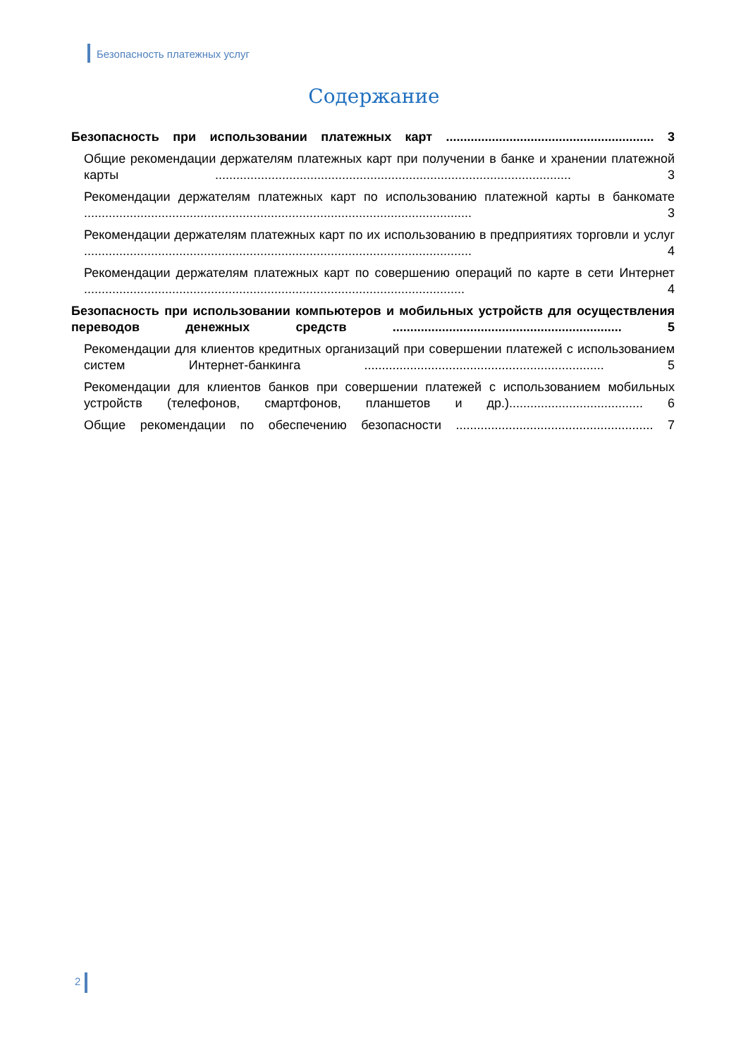Безопасность платежных услуг
Содержание
Безопасность при использовании платежных карт ........................................................... 3
Общие рекомендации держателям платежных карт при получении в банке и хранении платежной карты ..................................................................................................... 3
Рекомендации держателям платежных карт по использованию платежной карты в банкомате .............................................................................................................. 3
Рекомендации держателям платежных карт по их использованию в предприятиях торговли и услуг .............................................................................................................. 4
Рекомендации держателям платежных карт по совершению операций по карте в сети Интернет ............................................................................................................ 4
Безопасность при использовании компьютеров и мобильных устройств для осуществления переводов денежных средств ................................................................. 5
Рекомендации для клиентов кредитных организаций при совершении платежей с использованием систем Интернет-банкинга .................................................................... 5
Рекомендации для клиентов банков при совершении платежей с использованием мобильных устройств (телефонов, смартфонов, планшетов и др.)...................................... 6
Общие рекомендации по обеспечению безопасности ........................................................ 7
2